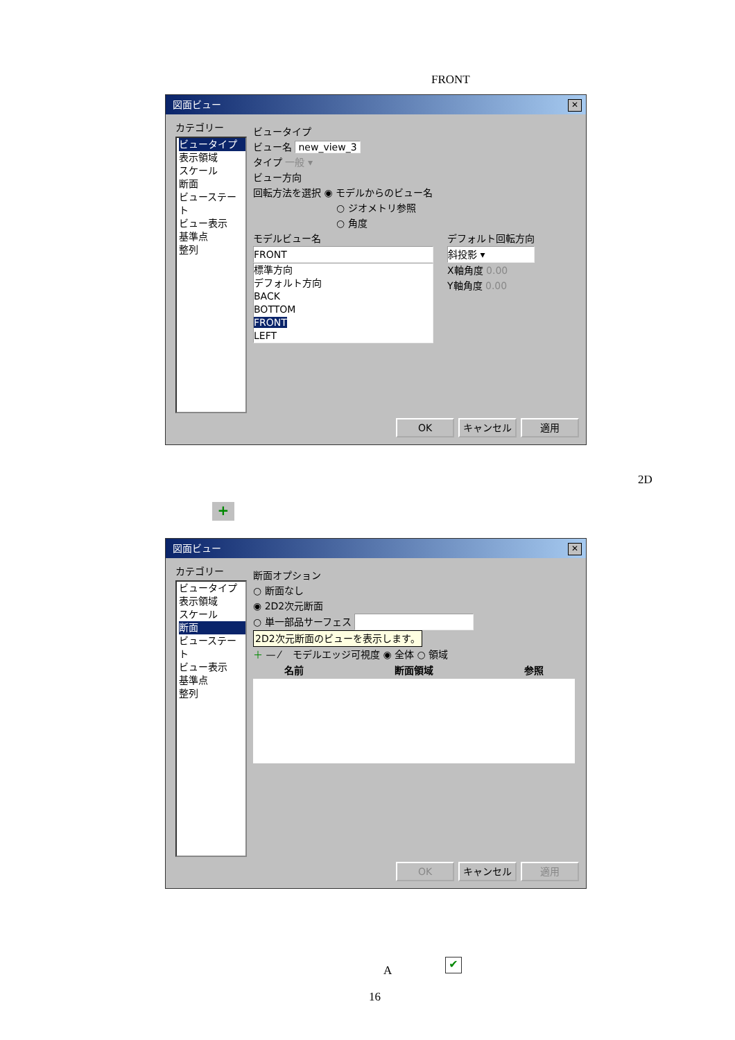FRONT
図面ビュー ✕
カテゴリー
ビュータイプ
表示領域
スケール
断面
ビューステート
ビュー表示
基準点
整列
ビュータイプ
ビュー名 new_view_3
タイプ 一般 ▾
ビュー方向
回転方法を選択 ◉ モデルからのビュー名
○ ジオメトリ参照
○ 角度
モデルビュー名
FRONT
標準方向
デフォルト方向
BACK
BOTTOM
FRONT
LEFT
デフォルト回転方向
斜投影 ▾
X軸角度 0.00
Y軸角度 0.00
OK キャンセル 適用
2D
+
図面ビュー ✕
カテゴリー
ビュータイプ
表示領域
スケール
断面
ビューステート
ビュー表示
基準点
整列
断面オプション
○ 断面なし
◉ 2D2次元断面
○ 単一部品サーフェス
2D2次元断面のビューを表示します。
＋ — ⁄ モデルエッジ可視度 ◉ 全体 ○ 領域
| 名前 | 断面領域 | 参照 |
| --- | --- | --- |
OK キャンセル 適用
A
✔
16